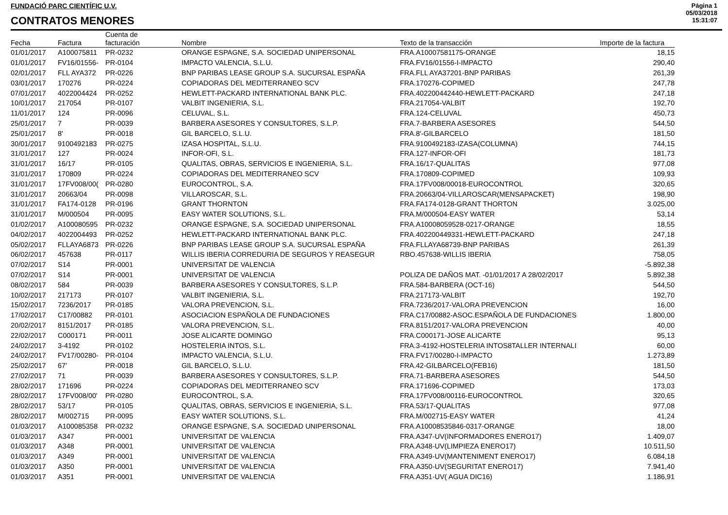FUNDACIÓ PARC CIENTÍFIC U.V.
CONTRATOS MENORES
Página 1
05/03/2018
15:31:07
| Fecha | Factura | Cuenta de facturación | Nombre | Texto de la transacción | Importe de la factura |
| --- | --- | --- | --- | --- | --- |
| 01/01/2017 | A100075811 | PR-0232 | ORANGE ESPAGNE, S.A. SOCIEDAD UNIPERSONAL | FRA.A10007581175-ORANGE | 18,15 |
| 01/01/2017 | FV16/01556- | PR-0104 | IMPACTO VALENCIA, S.L.U. | FRA.FV16/01556-I-IMPACTO | 290,40 |
| 02/01/2017 | FLL AYA372 | PR-0226 | BNP PARIBAS LEASE GROUP S.A. SUCURSAL ESPAÑA | FRA.FLL AYA37201-BNP PARIBAS | 261,39 |
| 03/01/2017 | 170276 | PR-0224 | COPIADORAS DEL MEDITERRANEO SCV | FRA.170276-COPIMED | 247,78 |
| 07/01/2017 | 4022004424 | PR-0252 | HEWLETT-PACKARD INTERNATIONAL BANK PLC. | FRA.402200442440-HEWLETT-PACKARD | 247,18 |
| 10/01/2017 | 217054 | PR-0107 | VALBIT INGENIERIA, S.L. | FRA.217054-VALBIT | 192,70 |
| 11/01/2017 | 124 | PR-0096 | CELUVAL, S.L. | FRA.124-CELUVAL | 450,73 |
| 25/01/2017 | 7 | PR-0039 | BARBERA ASESORES Y CONSULTORES, S.L.P. | FRA.7-BARBERA ASESORES | 544,50 |
| 25/01/2017 | 8' | PR-0018 | GIL BARCELO, S.L.U. | FRA.8'-GILBARCELO | 181,50 |
| 30/01/2017 | 9100492183 | PR-0275 | IZASA HOSPITAL, S.L.U. | FRA.9100492183-IZASA(COLUMNA) | 744,15 |
| 31/01/2017 | 127 | PR-0024 | INFOR-OFI, S.L. | FRA.127-INFOR-OFI | 181,73 |
| 31/01/2017 | 16/17 | PR-0105 | QUALITAS, OBRAS, SERVICIOS E INGENIERIA, S.L. | FRA.16/17-QUALITAS | 977,08 |
| 31/01/2017 | 170809 | PR-0224 | COPIADORAS DEL MEDITERRANEO SCV | FRA.170809-COPIMED | 109,93 |
| 31/01/2017 | 17FV008/00( | PR-0280 | EUROCONTROL, S.A. | FRA.17FV008/00018-EUROCONTROL | 320,65 |
| 31/01/2017 | 20663/04 | PR-0098 | VILLAROSCAR, S.L. | FRA.20663/04-VILLAROSCAR(MENSAPACKET) | 198,90 |
| 31/01/2017 | FA174-0128 | PR-0196 | GRANT THORNTON | FRA.FA174-0128-GRANT THORTON | 3.025,00 |
| 31/01/2017 | M/000504 | PR-0095 | EASY WATER SOLUTIONS, S.L. | FRA.M/000504-EASY WATER | 53,14 |
| 01/02/2017 | A100080595 | PR-0232 | ORANGE ESPAGNE, S.A. SOCIEDAD UNIPERSONAL | FRA.A10008059528-0217-ORANGE | 18,55 |
| 04/02/2017 | 4022004493 | PR-0252 | HEWLETT-PACKARD INTERNATIONAL BANK PLC. | FRA.402200449331-HEWLETT-PACKARD | 247,18 |
| 05/02/2017 | FLLAYA6873 | PR-0226 | BNP PARIBAS LEASE GROUP S.A. SUCURSAL ESPAÑA | FRA.FLLAYA68739-BNP PARIBAS | 261,39 |
| 06/02/2017 | 457638 | PR-0117 | WILLIS IBERIA CORREDURIA DE SEGUROS Y REASEGUR | RBO.457638-WILLIS IBERIA | 758,05 |
| 07/02/2017 | S14 | PR-0001 | UNIVERSITAT DE VALENCIA | | -5.892,38 |
| 07/02/2017 | S14 | PR-0001 | UNIVERSITAT DE VALENCIA | POLIZA DE DAÑOS MAT. -01/01/2017 A 28/02/2017 | 5.892,38 |
| 08/02/2017 | 584 | PR-0039 | BARBERA ASESORES Y CONSULTORES, S.L.P. | FRA.584-BARBERA (OCT-16) | 544,50 |
| 10/02/2017 | 217173 | PR-0107 | VALBIT INGENIERIA, S.L. | FRA.217173-VALBIT | 192,70 |
| 15/02/2017 | 7236/2017 | PR-0185 | VALORA PREVENCION, S.L. | FRA.7236/2017-VALORA PREVENCION | 16,00 |
| 17/02/2017 | C17/00882 | PR-0101 | ASOCIACION ESPAÑOLA DE FUNDACIONES | FRA.C17/00882-ASOC.ESPAÑOLA DE FUNDACIONES | 1.800,00 |
| 20/02/2017 | 8151/2017 | PR-0185 | VALORA PREVENCION, S.L. | FRA.8151/2017-VALORA PREVENCION | 40,00 |
| 22/02/2017 | C000171 | PR-0011 | JOSE ALICARTE DOMINGO | FRA.C000171-JOSE ALICARTE | 95,13 |
| 24/02/2017 | 3-4192 | PR-0102 | HOSTELERIA INTOS, S.L. | FRA.3-4192-HOSTELERIA INTOS8TALLER INTERNALI | 60,00 |
| 24/02/2017 | FV17/00280- | PR-0104 | IMPACTO VALENCIA, S.L.U. | FRA.FV17/00280-I-IMPACTO | 1.273,89 |
| 25/02/2017 | 67' | PR-0018 | GIL BARCELO, S.L.U. | FRA.42-GILBARCELO(FEB16) | 181,50 |
| 27/02/2017 | 71 | PR-0039 | BARBERA ASESORES Y CONSULTORES, S.L.P. | FRA.71-BARBERA ASESORES | 544,50 |
| 28/02/2017 | 171696 | PR-0224 | COPIADORAS DEL MEDITERRANEO SCV | FRA.171696-COPIMED | 173,03 |
| 28/02/2017 | 17FV008/00' | PR-0280 | EUROCONTROL, S.A. | FRA.17FV008/00116-EUROCONTROL | 320,65 |
| 28/02/2017 | 53/17 | PR-0105 | QUALITAS, OBRAS, SERVICIOS E INGENIERIA, S.L. | FRA.53/17-QUALITAS | 977,08 |
| 28/02/2017 | M/002715 | PR-0095 | EASY WATER SOLUTIONS, S.L. | FRA.M/002715-EASY WATER | 41,24 |
| 01/03/2017 | A100085358 | PR-0232 | ORANGE ESPAGNE, S.A. SOCIEDAD UNIPERSONAL | FRA.A10008535846-0317-ORANGE | 18,00 |
| 01/03/2017 | A347 | PR-0001 | UNIVERSITAT DE VALENCIA | FRA.A347-UV(INFORMADORES ENERO17) | 1.409,07 |
| 01/03/2017 | A348 | PR-0001 | UNIVERSITAT DE VALENCIA | FRA.A348-UV(LIMPIEZA ENERO17) | 10.511,50 |
| 01/03/2017 | A349 | PR-0001 | UNIVERSITAT DE VALENCIA | FRA.A349-UV(MANTENIMENT ENERO17) | 6.084,18 |
| 01/03/2017 | A350 | PR-0001 | UNIVERSITAT DE VALENCIA | FRA.A350-UV(SEGURITAT ENERO17) | 7.941,40 |
| 01/03/2017 | A351 | PR-0001 | UNIVERSITAT DE VALENCIA | FRA.A351-UV( AGUA DIC16) | 1.186,91 |